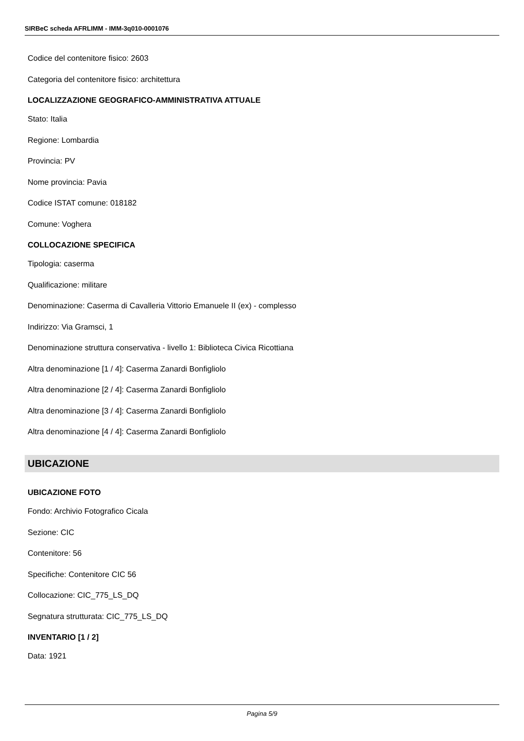SIRBeC scheda AFRLIMM - IMM-3q010-0001076
Codice del contenitore fisico: 2603
Categoria del contenitore fisico: architettura
LOCALIZZAZIONE GEOGRAFICO-AMMINISTRATIVA ATTUALE
Stato: Italia
Regione: Lombardia
Provincia: PV
Nome provincia: Pavia
Codice ISTAT comune: 018182
Comune: Voghera
COLLOCAZIONE SPECIFICA
Tipologia: caserma
Qualificazione: militare
Denominazione: Caserma di Cavalleria Vittorio Emanuele II (ex) - complesso
Indirizzo: Via Gramsci, 1
Denominazione struttura conservativa - livello 1: Biblioteca Civica Ricottiana
Altra denominazione [1 / 4]: Caserma Zanardi Bonfigliolo
Altra denominazione [2 / 4]: Caserma Zanardi Bonfigliolo
Altra denominazione [3 / 4]: Caserma Zanardi Bonfigliolo
Altra denominazione [4 / 4]: Caserma Zanardi Bonfigliolo
UBICAZIONE
UBICAZIONE FOTO
Fondo: Archivio Fotografico Cicala
Sezione: CIC
Contenitore: 56
Specifiche: Contenitore CIC 56
Collocazione: CIC_775_LS_DQ
Segnatura strutturata: CIC_775_LS_DQ
INVENTARIO [1 / 2]
Data: 1921
Pagina 5/9